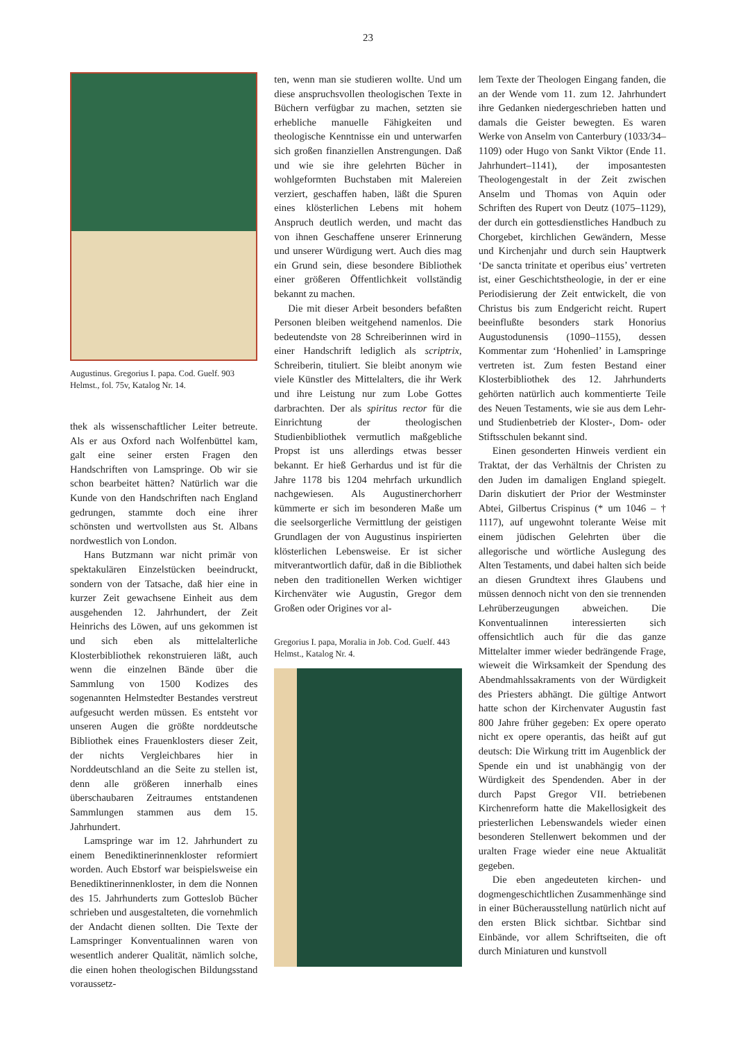23
Augustinus. Gregorius I. papa. Cod. Guelf. 903 Helmst., fol. 75v, Katalog Nr. 14.
thek als wissenschaftlicher Leiter betreute. Als er aus Oxford nach Wolfenbüttel kam, galt eine seiner ersten Fragen den Handschriften von Lamspringe. Ob wir sie schon bearbeitet hätten? Natürlich war die Kunde von den Handschriften nach England gedrungen, stammte doch eine ihrer schönsten und wertvollsten aus St. Albans nordwestlich von London.
Hans Butzmann war nicht primär von spektakulären Einzelstücken beeindruckt, sondern von der Tatsache, daß hier eine in kurzer Zeit gewachsene Einheit aus dem ausgehenden 12. Jahrhundert, der Zeit Heinrichs des Löwen, auf uns gekommen ist und sich eben als mittelalterliche Klosterbibliothek rekonstruieren läßt, auch wenn die einzelnen Bände über die Sammlung von 1500 Kodizes des sogenannten Helmstedter Bestandes verstreut aufgesucht werden müssen. Es entsteht vor unseren Augen die größte norddeutsche Bibliothek eines Frauenklosters dieser Zeit, der nichts Vergleichbares hier in Norddeutschland an die Seite zu stellen ist, denn alle größeren innerhalb eines überschaubaren Zeitraumes entstandenen Sammlungen stammen aus dem 15. Jahrhundert.
Lamspringe war im 12. Jahrhundert zu einem Benediktinerinnenkloster reformiert worden. Auch Ebstorf war beispielsweise ein Benediktinerinnenkloster, in dem die Nonnen des 15. Jahrhunderts zum Gotteslob Bücher schrieben und ausgestalteten, die vornehmlich der Andacht dienen sollten. Die Texte der Lamspringer Konventualinnen waren von wesentlich anderer Qualität, nämlich solche, die einen hohen theologischen Bildungsstand voraussetz-
ten, wenn man sie studieren wollte. Und um diese anspruchsvollen theologischen Texte in Büchern verfügbar zu machen, setzten sie erhebliche manuelle Fähigkeiten und theologische Kenntnisse ein und unterwarfen sich großen finanziellen Anstrengungen. Daß und wie sie ihre gelehrten Bücher in wohlgeformten Buchstaben mit Malereien verziert, geschaffen haben, läßt die Spuren eines klösterlichen Lebens mit hohem Anspruch deutlich werden, und macht das von ihnen Geschaffene unserer Erinnerung und unserer Würdigung wert. Auch dies mag ein Grund sein, diese besondere Bibliothek einer größeren Öffentlichkeit vollständig bekannt zu machen.
Die mit dieser Arbeit besonders befaßten Personen bleiben weitgehend namenlos. Die bedeutendste von 28 Schreiberinnen wird in einer Handschrift lediglich als scriptrix, Schreiberin, tituliert. Sie bleibt anonym wie viele Künstler des Mittelalters, die ihr Werk und ihre Leistung nur zum Lobe Gottes darbrachten. Der als spiritus rector für die Einrichtung der theologischen Studienbibliothek vermutlich maßgebliche Propst ist uns allerdings etwas besser bekannt. Er hieß Gerhardus und ist für die Jahre 1178 bis 1204 mehrfach urkundlich nachgewiesen. Als Augustinerchorherr kümmerte er sich im besonderen Maße um die seelsorgerliche Vermittlung der geistigen Grundlagen der von Augustinus inspirierten klösterlichen Lebensweise. Er ist sicher mitverantwortlich dafür, daß in die Bibliothek neben den traditionellen Werken wichtiger Kirchenväter wie Augustin, Gregor dem Großen oder Origines vor al-
Gregorius I. papa, Moralia in Job. Cod. Guelf. 443 Helmst., Katalog Nr. 4.
lem Texte der Theologen Eingang fanden, die an der Wende vom 11. zum 12. Jahrhundert ihre Gedanken niedergeschrieben hatten und damals die Geister bewegten. Es waren Werke von Anselm von Canterbury (1033/34–1109) oder Hugo von Sankt Viktor (Ende 11. Jahrhundert–1141), der imposantesten Theologengestalt in der Zeit zwischen Anselm und Thomas von Aquin oder Schriften des Rupert von Deutz (1075–1129), der durch ein gottesdienstliches Handbuch zu Chorgebet, kirchlichen Gewändern, Messe und Kirchenjahr und durch sein Hauptwerk ‘De sancta trinitate et operibus eius’ vertreten ist, einer Geschichtstheologie, in der er eine Periodisierung der Zeit entwickelt, die von Christus bis zum Endgericht reicht. Rupert beeinflußte besonders stark Honorius Augustodunensis (1090–1155), dessen Kommentar zum ‘Hohenlied’ in Lamspringe vertreten ist. Zum festen Bestand einer Klosterbibliothek des 12. Jahrhunderts gehörten natürlich auch kommentierte Teile des Neuen Testaments, wie sie aus dem Lehr- und Studienbetrieb der Kloster-, Dom- oder Stiftsschulen bekannt sind.
Einen gesonderten Hinweis verdient ein Traktat, der das Verhältnis der Christen zu den Juden im damaligen England spiegelt. Darin diskutiert der Prior der Westminster Abtei, Gilbertus Crispinus (* um 1046 – † 1117), auf ungewohnt tolerante Weise mit einem jüdischen Gelehrten über die allegorische und wörtliche Auslegung des Alten Testaments, und dabei halten sich beide an diesen Grundtext ihres Glaubens und müssen dennoch nicht von den sie trennenden Lehrüberzeugungen abweichen. Die Konventualinnen interessierten sich offensichtlich auch für die das ganze Mittelalter immer wieder bedrängende Frage, wieweit die Wirksamkeit der Spendung des Abendmahlssakraments von der Würdigkeit des Priesters abhängt. Die gültige Antwort hatte schon der Kirchenvater Augustin fast 800 Jahre früher gegeben: Ex opere operato nicht ex opere operantis, das heißt auf gut deutsch: Die Wirkung tritt im Augenblick der Spende ein und ist unabhängig von der Würdigkeit des Spendenden. Aber in der durch Papst Gregor VII. betriebenen Kirchenreform hatte die Makellosigkeit des priesterlichen Lebenswandels wieder einen besonderen Stellenwert bekommen und der uralten Frage wieder eine neue Aktualität gegeben.
Die eben angedeuteten kirchen- und dogmengeschichtlichen Zusammenhänge sind in einer Bücherausstellung natürlich nicht auf den ersten Blick sichtbar. Sichtbar sind Einbände, vor allem Schriftseiten, die oft durch Miniaturen und kunstvoll